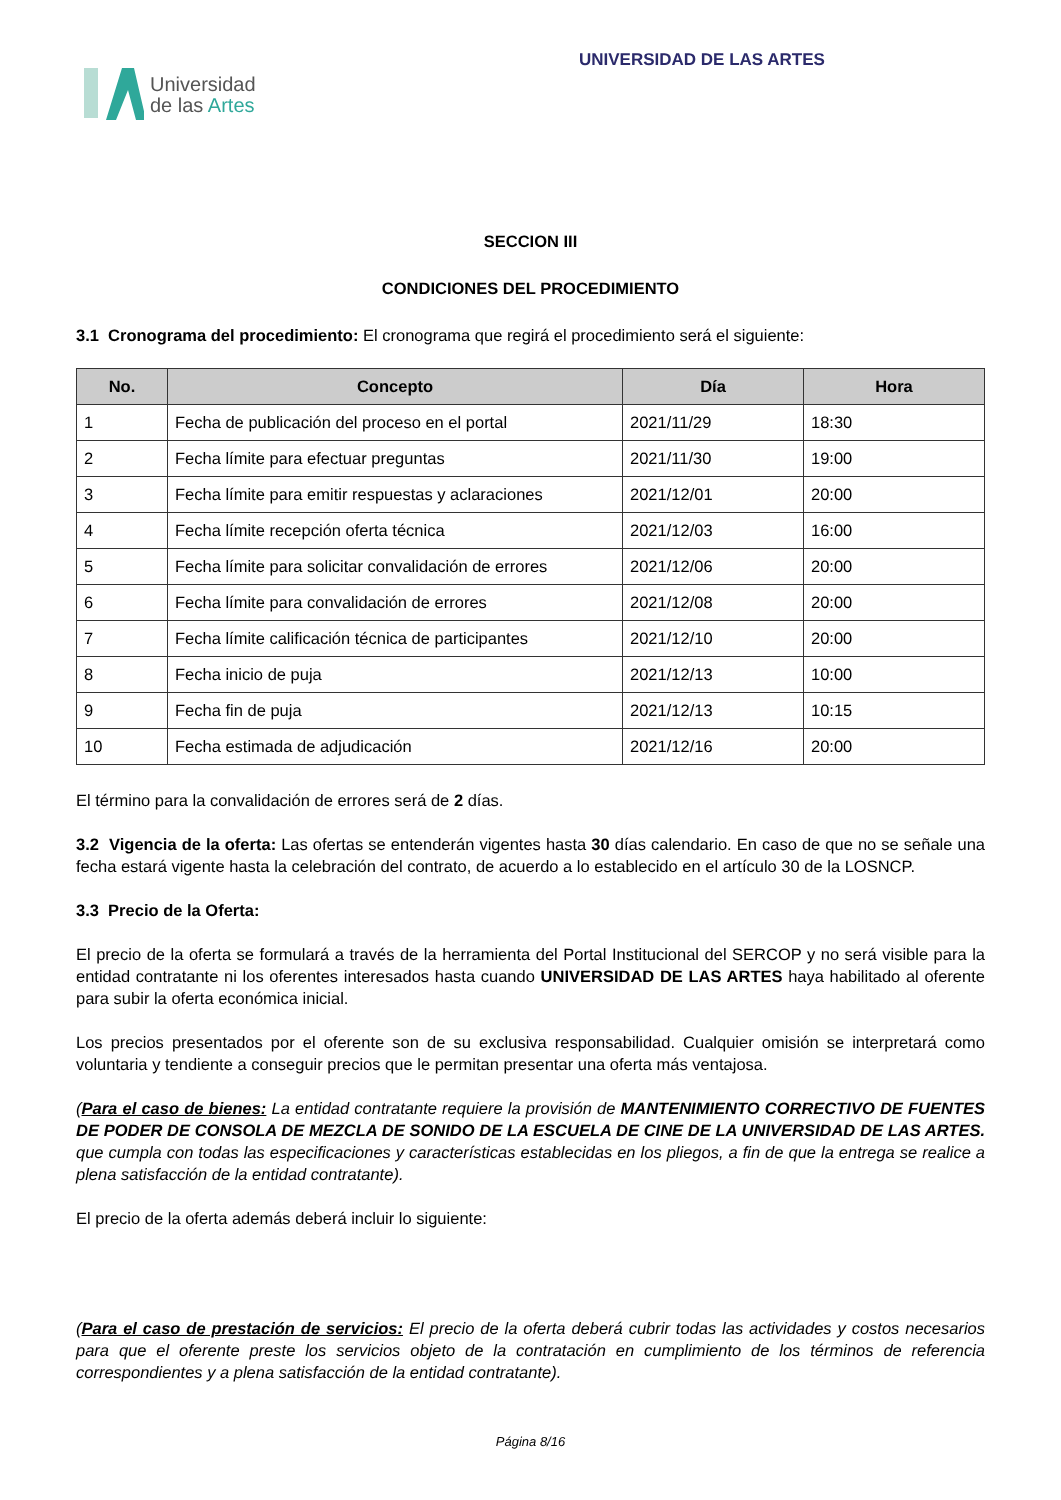Universidad
de las Artes
UNIVERSIDAD DE LAS ARTES
SECCION III
CONDICIONES DEL PROCEDIMIENTO
3.1 Cronograma del procedimiento: El cronograma que regirá el procedimiento será el siguiente:
| No. | Concepto | Día | Hora |
| --- | --- | --- | --- |
| 1 | Fecha de publicación del proceso en el portal | 2021/11/29 | 18:30 |
| 2 | Fecha límite para efectuar preguntas | 2021/11/30 | 19:00 |
| 3 | Fecha límite para emitir respuestas y aclaraciones | 2021/12/01 | 20:00 |
| 4 | Fecha límite recepción oferta técnica | 2021/12/03 | 16:00 |
| 5 | Fecha límite para solicitar convalidación de errores | 2021/12/06 | 20:00 |
| 6 | Fecha límite para convalidación de errores | 2021/12/08 | 20:00 |
| 7 | Fecha límite calificación técnica de participantes | 2021/12/10 | 20:00 |
| 8 | Fecha inicio de puja | 2021/12/13 | 10:00 |
| 9 | Fecha fin de puja | 2021/12/13 | 10:15 |
| 10 | Fecha estimada de adjudicación | 2021/12/16 | 20:00 |
El término para la convalidación de errores será de 2 días.
3.2 Vigencia de la oferta: Las ofertas se entenderán vigentes hasta 30 días calendario. En caso de que no se señale una fecha estará vigente hasta la celebración del contrato, de acuerdo a lo establecido en el artículo 30 de la LOSNCP.
3.3 Precio de la Oferta:
El precio de la oferta se formulará a través de la herramienta del Portal Institucional del SERCOP y no será visible para la entidad contratante ni los oferentes interesados hasta cuando UNIVERSIDAD DE LAS ARTES haya habilitado al oferente para subir la oferta económica inicial.
Los precios presentados por el oferente son de su exclusiva responsabilidad. Cualquier omisión se interpretará como voluntaria y tendiente a conseguir precios que le permitan presentar una oferta más ventajosa.
(Para el caso de bienes: La entidad contratante requiere la provisión de MANTENIMIENTO CORRECTIVO DE FUENTES DE PODER DE CONSOLA DE MEZCLA DE SONIDO DE LA ESCUELA DE CINE DE LA UNIVERSIDAD DE LAS ARTES. que cumpla con todas las especificaciones y características establecidas en los pliegos, a fin de que la entrega se realice a plena satisfacción de la entidad contratante).
El precio de la oferta además deberá incluir lo siguiente:
(Para el caso de prestación de servicios: El precio de la oferta deberá cubrir todas las actividades y costos necesarios para que el oferente preste los servicios objeto de la contratación en cumplimiento de los términos de referencia correspondientes y a plena satisfacción de la entidad contratante).
Página 8/16